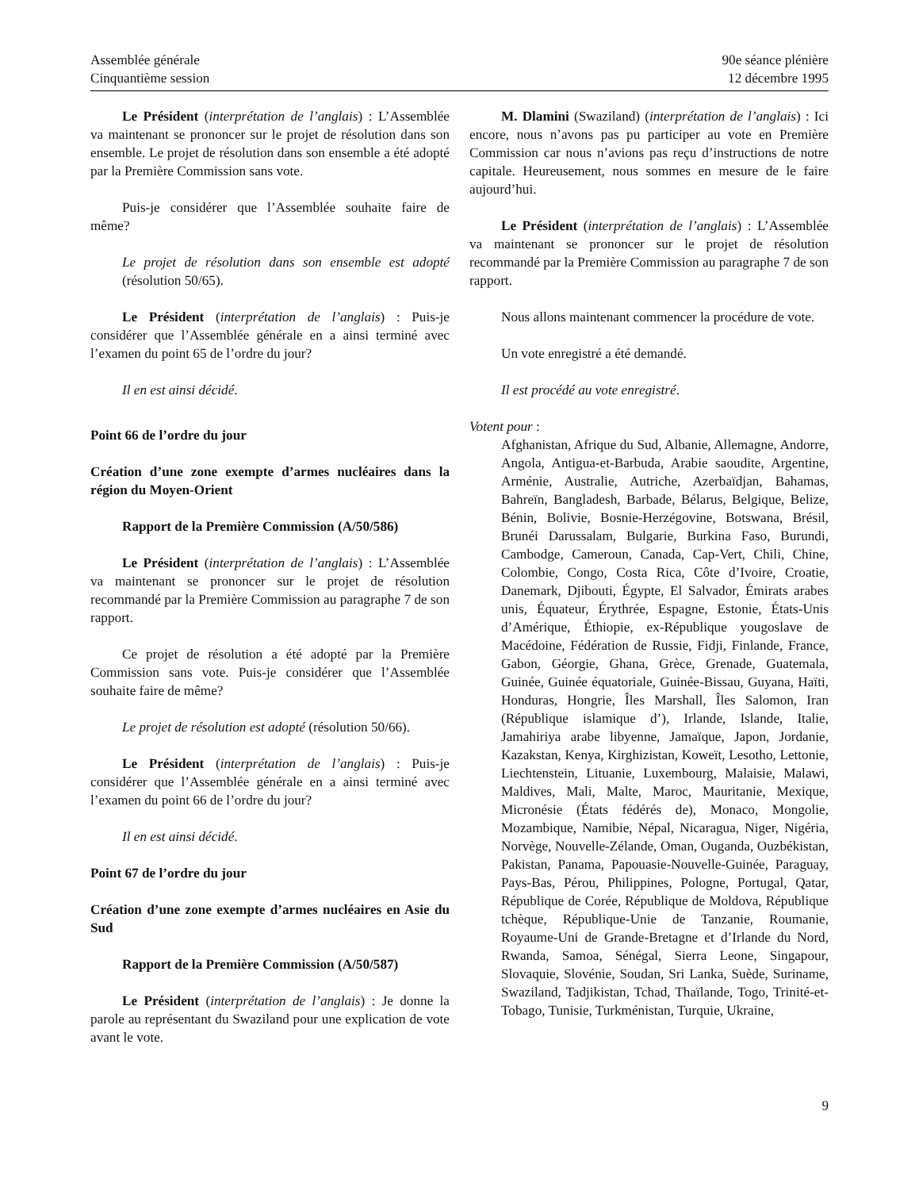Assemblée générale
Cinquantième session
90e séance plénière
12 décembre 1995
Le Président (interprétation de l’anglais) : L’Assemblée va maintenant se prononcer sur le projet de résolution dans son ensemble. Le projet de résolution dans son ensemble a été adopté par la Première Commission sans vote.
Puis-je considérer que l’Assemblée souhaite faire de même?
Le projet de résolution dans son ensemble est adopté (résolution 50/65).
Le Président (interprétation de l’anglais) : Puis-je considérer que l’Assemblée générale en a ainsi terminé avec l’examen du point 65 de l’ordre du jour?
Il en est ainsi décidé.
Point 66 de l’ordre du jour
Création d’une zone exempte d’armes nucléaires dans la région du Moyen-Orient
Rapport de la Première Commission (A/50/586)
Le Président (interprétation de l’anglais) : L’Assemblée va maintenant se prononcer sur le projet de résolution recommandé par la Première Commission au paragraphe 7 de son rapport.
Ce projet de résolution a été adopté par la Première Commission sans vote. Puis-je considérer que l’Assemblée souhaite faire de même?
Le projet de résolution est adopté (résolution 50/66).
Le Président (interprétation de l’anglais) : Puis-je considérer que l’Assemblée générale en a ainsi terminé avec l’examen du point 66 de l’ordre du jour?
Il en est ainsi décidé.
Point 67 de l’ordre du jour
Création d’une zone exempte d’armes nucléaires en Asie du Sud
Rapport de la Première Commission (A/50/587)
Le Président (interprétation de l’anglais) : Je donne la parole au représentant du Swaziland pour une explication de vote avant le vote.
M. Dlamini (Swaziland) (interprétation de l’anglais) : Ici encore, nous n’avons pas pu participer au vote en Première Commission car nous n’avions pas reçu d’instructions de notre capitale. Heureusement, nous sommes en mesure de le faire aujourd’hui.
Le Président (interprétation de l’anglais) : L’Assemblée va maintenant se prononcer sur le projet de résolution recommandé par la Première Commission au paragraphe 7 de son rapport.
Nous allons maintenant commencer la procédure de vote.
Un vote enregistré a été demandé.
Il est procédé au vote enregistré.
Votent pour :
Afghanistan, Afrique du Sud, Albanie, Allemagne, Andorre, Angola, Antigua-et-Barbuda, Arabie saoudite, Argentine, Arménie, Australie, Autriche, Azerbaïdjan, Bahamas, Bahreïn, Bangladesh, Barbade, Bélarus, Belgique, Belize, Bénin, Bolivie, Bosnie-Herzégovine, Botswana, Brésil, Brunéi Darussalam, Bulgarie, Burkina Faso, Burundi, Cambodge, Cameroun, Canada, Cap-Vert, Chili, Chine, Colombie, Congo, Costa Rica, Côte d’Ivoire, Croatie, Danemark, Djibouti, Égypte, El Salvador, Émirats arabes unis, Équateur, Érythrée, Espagne, Estonie, États-Unis d’Amérique, Éthiopie, ex-République yougoslave de Macédoine, Fédération de Russie, Fidji, Finlande, France, Gabon, Géorgie, Ghana, Grèce, Grenade, Guatemala, Guinée, Guinée équatoriale, Guinée-Bissau, Guyana, Haïti, Honduras, Hongrie, Îles Marshall, Îles Salomon, Iran (République islamique d’), Irlande, Islande, Italie, Jamahiriya arabe libyenne, Jamaïque, Japon, Jordanie, Kazakstan, Kenya, Kirghizistan, Koweït, Lesotho, Lettonie, Liechtenstein, Lituanie, Luxembourg, Malaisie, Malawi, Maldives, Mali, Malte, Maroc, Mauritanie, Mexique, Micronésie (États fédérés de), Monaco, Mongolie, Mozambique, Namibie, Népal, Nicaragua, Niger, Nigéria, Norvège, Nouvelle-Zélande, Oman, Ouganda, Ouzbékistan, Pakistan, Panama, Papouasie-Nouvelle-Guinée, Paraguay, Pays-Bas, Pérou, Philippines, Pologne, Portugal, Qatar, République de Corée, République de Moldova, République tchèque, République-Unie de Tanzanie, Roumanie, Royaume-Uni de Grande-Bretagne et d’Irlande du Nord, Rwanda, Samoa, Sénégal, Sierra Leone, Singapour, Slovaquie, Slovénie, Soudan, Sri Lanka, Suède, Suriname, Swaziland, Tadjikistan, Tchad, Thaïlande, Togo, Trinité-et-Tobago, Tunisie, Turkménistan, Turquie, Ukraine,
9